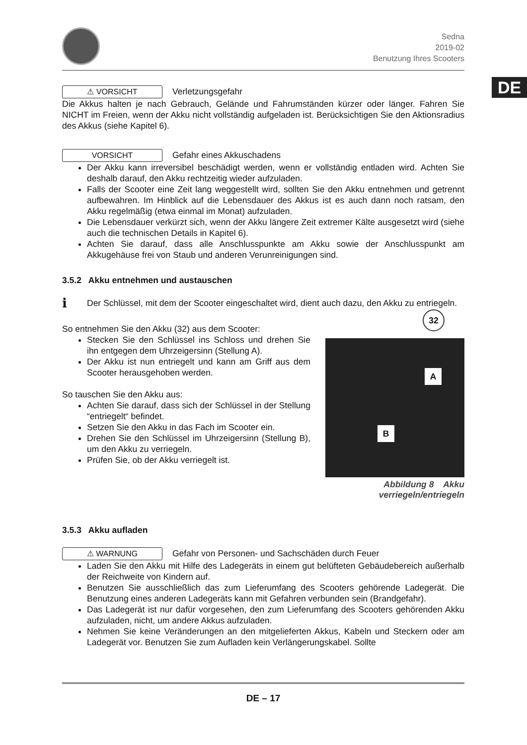DE
Sedna
2019-02
Benutzung Ihres Scooters
⚠ VORSICHT Verletzungsgefahr
Die Akkus halten je nach Gebrauch, Gelände und Fahrumständen kürzer oder länger. Fahren Sie NICHT im Freien, wenn der Akku nicht vollständig aufgeladen ist. Berücksichtigen Sie den Aktionsradius des Akkus (siehe Kapitel 6).
VORSICHT Gefahr eines Akkuschadens
Der Akku kann irreversibel beschädigt werden, wenn er vollständig entladen wird. Achten Sie deshalb darauf, den Akku rechtzeitig wieder aufzuladen.
Falls der Scooter eine Zeit lang weggestellt wird, sollten Sie den Akku entnehmen und getrennt aufbewahren. Im Hinblick auf die Lebensdauer des Akkus ist es auch dann noch ratsam, den Akku regelmäßig (etwa einmal im Monat) aufzuladen.
Die Lebensdauer verkürzt sich, wenn der Akku längere Zeit extremer Kälte ausgesetzt wird (siehe auch die technischen Details in Kapitel 6).
Achten Sie darauf, dass alle Anschlusspunkte am Akku sowie der Anschlusspunkt am Akkugehäuse frei von Staub und anderen Verunreinigungen sind.
3.5.2 Akku entnehmen und austauschen
i Der Schlüssel, mit dem der Scooter eingeschaltet wird, dient auch dazu, den Akku zu entriegeln.
A
B
32
Abbildung 8 Akku verriegeln/entriegeln
So entnehmen Sie den Akku (32) aus dem Scooter:
Stecken Sie den Schlüssel ins Schloss und drehen Sie ihn entgegen dem Uhrzeigersinn (Stellung A).
Der Akku ist nun entriegelt und kann am Griff aus dem Scooter herausgehoben werden.
So tauschen Sie den Akku aus:
Achten Sie darauf, dass sich der Schlüssel in der Stellung “entriegelt“ befindet.
Setzen Sie den Akku in das Fach im Scooter ein.
Drehen Sie den Schlüssel im Uhrzeigersinn (Stellung B), um den Akku zu verriegeln.
Prüfen Sie, ob der Akku verriegelt ist.
3.5.3 Akku aufladen
⚠ WARNUNG Gefahr von Personen- und Sachschäden durch Feuer
Laden Sie den Akku mit Hilfe des Ladegeräts in einem gut belüfteten Gebäudebereich außerhalb der Reichweite von Kindern auf.
Benutzen Sie ausschließlich das zum Lieferumfang des Scooters gehörende Ladegerät. Die Benutzung eines anderen Ladegeräts kann mit Gefahren verbunden sein (Brandgefahr).
Das Ladegerät ist nur dafür vorgesehen, den zum Lieferumfang des Scooters gehörenden Akku aufzuladen, nicht, um andere Akkus aufzuladen.
Nehmen Sie keine Veränderungen an den mitgelieferten Akkus, Kabeln und Steckern oder am Ladegerät vor. Benutzen Sie zum Aufladen kein Verlängerungskabel. Sollte
DE – 17